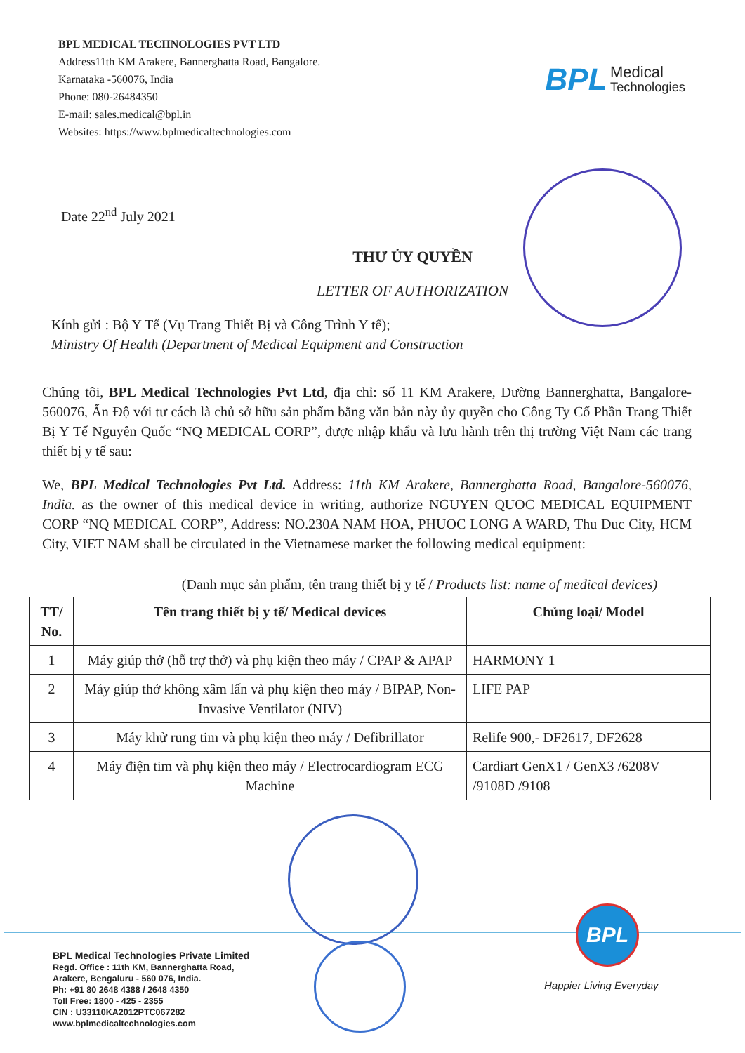BPL MEDICAL TECHNOLOGIES PVT LTD
Address11th KM Arakere, Bannerghatta Road, Bangalore.
Karnataka -560076, India
Phone: 080-26484350
E-mail: sales.medical@bpl.in
Websites: https://www.bplmedicaltechnologies.com
BPL Medical
Technologies
Date 22<sup>nd</sup> July 2021
THƯ ỦY QUYỀN
LETTER OF AUTHORIZATION
Kính gửi : Bộ Y Tế (Vụ Trang Thiết Bị và Công Trình Y tế);
Ministry Of Health (Department of Medical Equipment and Construction
Chúng tôi, BPL Medical Technologies Pvt Ltd, địa chỉ: số 11 KM Arakere, Đường Bannerghatta, Bangalore-560076, Ấn Độ với tư cách là chủ sở hữu sản phẩm bằng văn bản này ủy quyền cho Công Ty Cổ Phần Trang Thiết Bị Y Tế Nguyên Quốc “NQ MEDICAL CORP”, được nhập khẩu và lưu hành trên thị trường Việt Nam các trang thiết bị y tế sau:
We, BPL Medical Technologies Pvt Ltd. Address: 11th KM Arakere, Bannerghatta Road, Bangalore-560076, India. as the owner of this medical device in writing, authorize NGUYEN QUOC MEDICAL EQUIPMENT CORP “NQ MEDICAL CORP”, Address: NO.230A NAM HOA, PHUOC LONG A WARD, Thu Duc City, HCM City, VIET NAM shall be circulated in the Vietnamese market the following medical equipment:
(Danh mục sản phẩm, tên trang thiết bị y tế / Products list: name of medical devices)
| TT/ No. | Tên trang thiết bị y tế/ Medical devices | Chủng loại/ Model |
| --- | --- | --- |
| 1 | Máy giúp thở (hỗ trợ thở) và phụ kiện theo máy / CPAP & APAP | HARMONY 1 |
| 2 | Máy giúp thở không xâm lấn và phụ kiện theo máy / BIPAP, Non-Invasive Ventilator (NIV) | LIFE PAP |
| 3 | Máy khử rung tim và phụ kiện theo máy / Defibrillator | Relife 900,- DF2617, DF2628 |
| 4 | Máy điện tim và phụ kiện theo máy / Electrocardiogram ECG Machine | Cardiart GenX1 / GenX3 /6208V /9108D /9108 |
BPL Medical Technologies Private Limited
Regd. Office : 11th KM, Bannerghatta Road,
Arakere, Bengaluru - 560 076, India.
Ph: +91 80 2648 4388 / 2648 4350
Toll Free: 1800 - 425 - 2355
CIN : U33110KA2012PTC067282
www.bplmedicaltechnologies.com
BPL
Happier Living Everyday